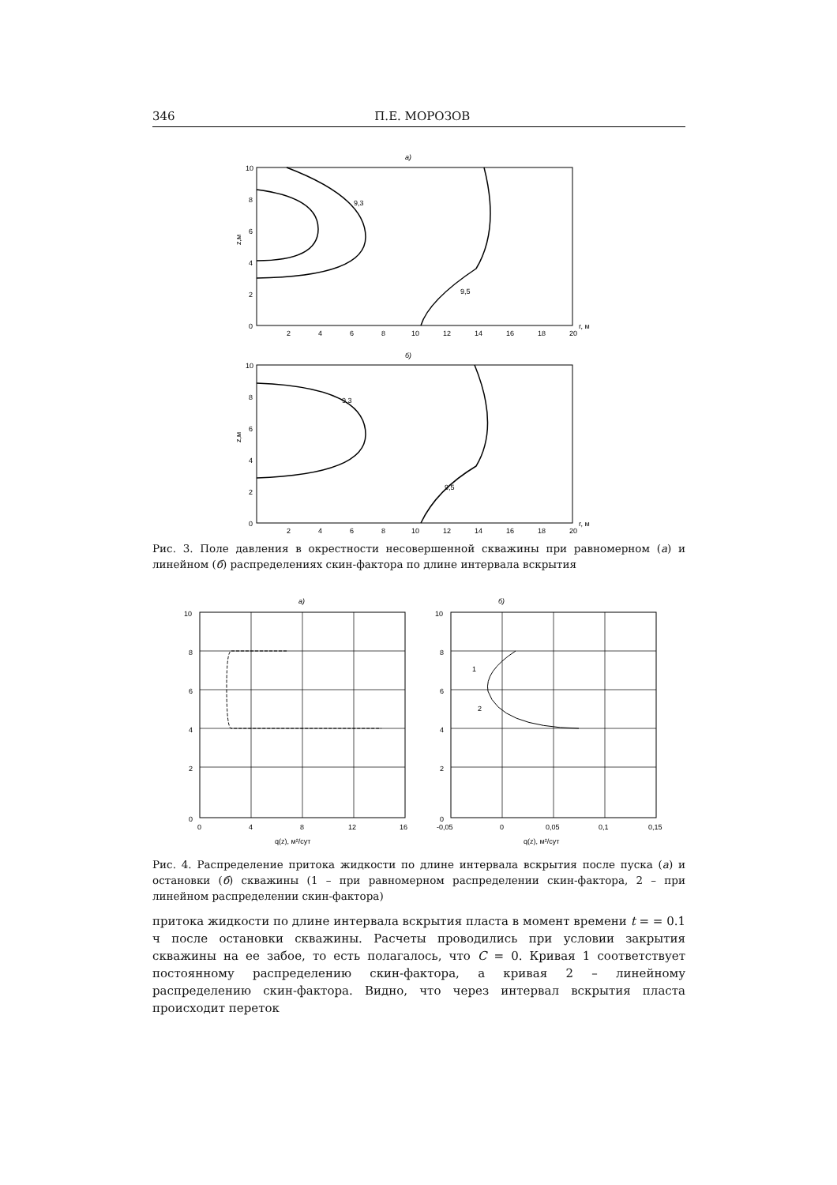346 П.Е. МОРОЗОВ
а)
10
8
6
4
2
0
z,м
2
4
6
8
10
12
14
16
18
20
r, м
9,5
9,3
б)
10
8
6
4
2
0
z,м
2
4
6
8
10
12
14
16
18
20
r, м
9,5
9,3
Рис. 3. Поле давления в окрестности несовершенной скважины при равномерном (а) и линейном (б) распределениях скин-фактора по длине интервала вскрытия
а)
10
8
6
4
2
0
0
4
8
12
16
q(z), м²/сут
б)
10
8
6
4
2
0
-0,05
0
0,05
0,1
0,15
q(z), м²/сут
1
2
Рис. 4. Распределение притока жидкости по длине интервала вскрытия после пуска (а) и остановки (б) скважины (1 – при равномерном распределении скин-фактора, 2 – при линейном распределении скин-фактора)
притока жидкости по длине интервала вскрытия пласта в момент времени t = = 0.1 ч после остановки скважины. Расчеты проводились при условии закрытия скважины на ее забое, то есть полагалось, что C = 0. Кривая 1 соответствует постоянному распределению скин-фактора, а кривая 2 – линейному распределению скин-фактора. Видно, что через интервал вскрытия пласта происходит переток